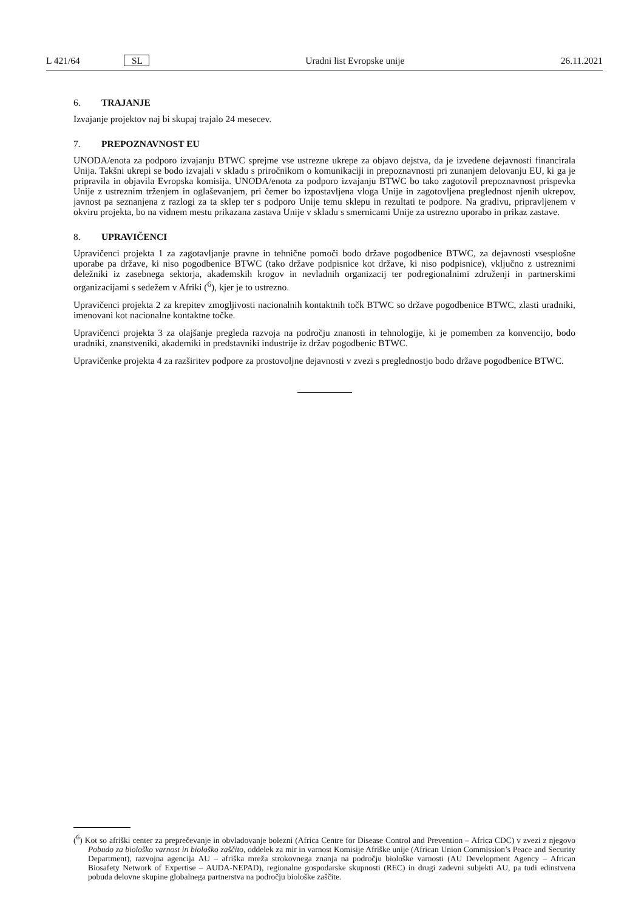L 421/64 SL Uradni list Evropske unije 26.11.2021
6. TRAJANJE
Izvajanje projektov naj bi skupaj trajalo 24 mesecev.
7. PREPOZNAVNOST EU
UNODA/enota za podporo izvajanju BTWC sprejme vse ustrezne ukrepe za objavo dejstva, da je izvedene dejavnosti financirala Unija. Takšni ukrepi se bodo izvajali v skladu s priročnikom o komunikaciji in prepoznavnosti pri zunanjem delovanju EU, ki ga je pripravila in objavila Evropska komisija. UNODA/enota za podporo izvajanju BTWC bo tako zagotovil prepoznavnost prispevka Unije z ustreznim trženjem in oglaševanjem, pri čemer bo izpostavljena vloga Unije in zagotovljena preglednost njenih ukrepov, javnost pa seznanjena z razlogi za ta sklep ter s podporo Unije temu sklepu in rezultati te podpore. Na gradivu, pripravljenem v okviru projekta, bo na vidnem mestu prikazana zastava Unije v skladu s smernicami Unije za ustrezno uporabo in prikaz zastave.
8. UPRAVIČENCI
Upravičenci projekta 1 za zagotavljanje pravne in tehnične pomoči bodo države pogodbenice BTWC, za dejavnosti vsesplošne uporabe pa države, ki niso pogodbenice BTWC (tako države podpisnice kot države, ki niso podpisnice), vključno z ustreznimi deležniki iz zasebnega sektorja, akademskih krogov in nevladnih organizacij ter podregionalnimi združenji in partnerskimi organizacijami s sedežem v Afriki (<sup>6</sup>), kjer je to ustrezno.
Upravičenci projekta 2 za krepitev zmogljivosti nacionalnih kontaktnih točk BTWC so države pogodbenice BTWC, zlasti uradniki, imenovani kot nacionalne kontaktne točke.
Upravičenci projekta 3 za olajšanje pregleda razvoja na področju znanosti in tehnologije, ki je pomemben za konvencijo, bodo uradniki, znanstveniki, akademiki in predstavniki industrije iz držav pogodbenic BTWC.
Upravičenke projekta 4 za razširitev podpore za prostovoljne dejavnosti v zvezi s preglednostjo bodo države pogodbenice BTWC.
(<sup>6</sup>) Kot so afriški center za preprečevanje in obvladovanje bolezni (Africa Centre for Disease Control and Prevention – Africa CDC) v zvezi z njegovo Pobudo za biološko varnost in biološko zaščito, oddelek za mir in varnost Komisije Afriške unije (African Union Commission’s Peace and Security Department), razvojna agencija AU – afriška mreža strokovnega znanja na področju biološke varnosti (AU Development Agency – African Biosafety Network of Expertise – AUDA-NEPAD), regionalne gospodarske skupnosti (REC) in drugi zadevni subjekti AU, pa tudi edinstvena pobuda delovne skupine globalnega partnerstva na področju biološke zaščite.